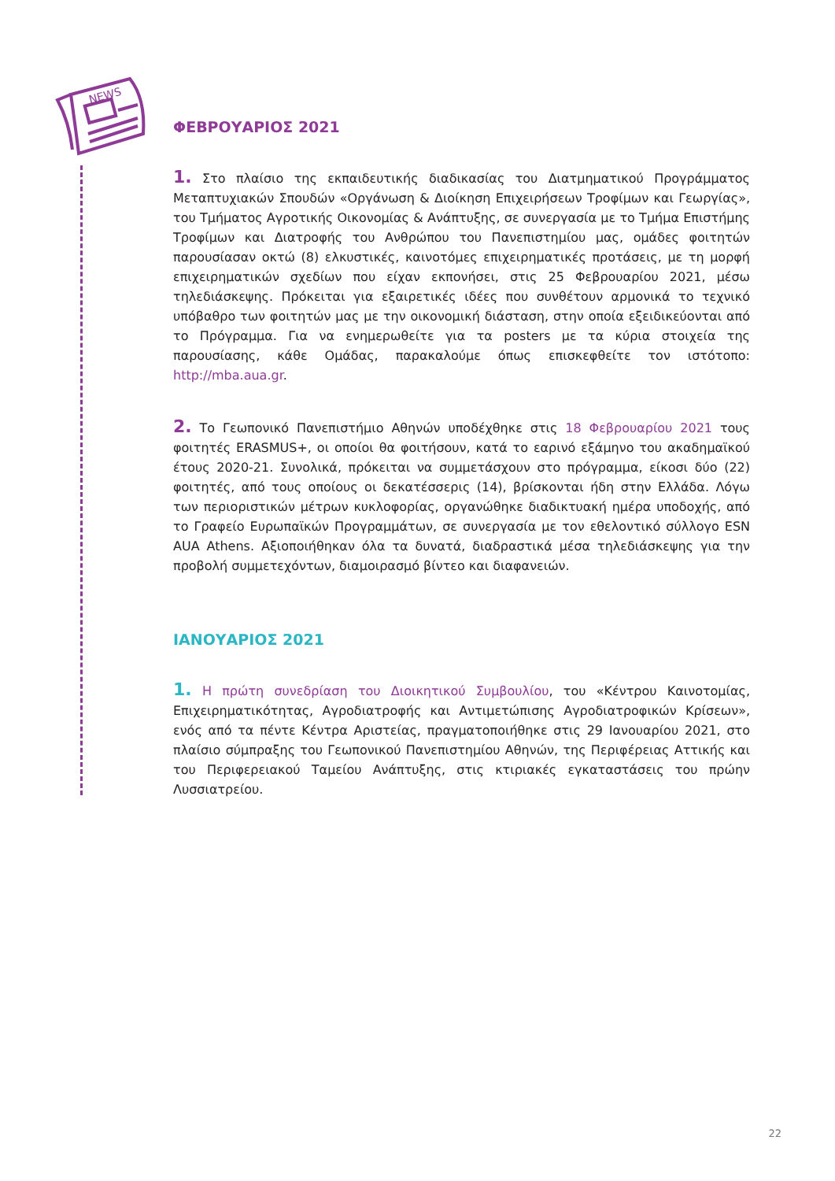NEWS
ΦΕΒΡΟΥΑΡΙΟΣ 2021
1. Στο πλαίσιο της εκπαιδευτικής διαδικασίας του Διατμηματικού Προγράμματος Μεταπτυχιακών Σπουδών «Οργάνωση & Διοίκηση Επιχειρήσεων Τροφίμων και Γεωργίας», του Τμήματος Αγροτικής Οικονομίας & Ανάπτυξης, σε συνεργασία με το Τμήμα Επιστήμης Τροφίμων και Διατροφής του Ανθρώπου του Πανεπιστημίου μας, ομάδες φοιτητών παρουσίασαν οκτώ (8) ελκυστικές, καινοτόμες επιχειρηματικές προτάσεις, με τη μορφή επιχειρηματικών σχεδίων που είχαν εκπονήσει, στις 25 Φεβρουαρίου 2021, μέσω τηλεδιάσκεψης. Πρόκειται για εξαιρετικές ιδέες που συνθέτουν αρμονικά το τεχνικό υπόβαθρο των φοιτητών μας με την οικονομική διάσταση, στην οποία εξειδικεύονται από το Πρόγραμμα. Για να ενημερωθείτε για τα posters με τα κύρια στοιχεία της παρουσίασης, κάθε Ομάδας, παρακαλούμε όπως επισκεφθείτε τον ιστότοπο: http://mba.aua.gr.
2. Το Γεωπονικό Πανεπιστήμιο Αθηνών υποδέχθηκε στις 18 Φεβρουαρίου 2021 τους φοιτητές ERASMUS+, οι οποίοι θα φοιτήσουν, κατά το εαρινό εξάμηνο του ακαδημαϊκού έτους 2020-21. Συνολικά, πρόκειται να συμμετάσχουν στο πρόγραμμα, είκοσι δύο (22) φοιτητές, από τους οποίους οι δεκατέσσερις (14), βρίσκονται ήδη στην Ελλάδα. Λόγω των περιοριστικών μέτρων κυκλοφορίας, οργανώθηκε διαδικτυακή ημέρα υποδοχής, από το Γραφείο Ευρωπαϊκών Προγραμμάτων, σε συνεργασία με τον εθελοντικό σύλλογο ESN AUA Athens. Αξιοποιήθηκαν όλα τα δυνατά, διαδραστικά μέσα τηλεδιάσκεψης για την προβολή συμμετεχόντων, διαμοιρασμό βίντεο και διαφανειών.
ΙΑΝΟΥΑΡΙΟΣ 2021
1. Η πρώτη συνεδρίαση του Διοικητικού Συμβουλίου, του «Κέντρου Καινοτομίας, Επιχειρηματικότητας, Αγροδιατροφής και Αντιμετώπισης Αγροδιατροφικών Κρίσεων», ενός από τα πέντε Κέντρα Αριστείας, πραγματοποιήθηκε στις 29 Ιανουαρίου 2021, στο πλαίσιο σύμπραξης του Γεωπονικού Πανεπιστημίου Αθηνών, της Περιφέρειας Αττικής και του Περιφερειακού Ταμείου Ανάπτυξης, στις κτιριακές εγκαταστάσεις του πρώην Λυσσιατρείου.
22